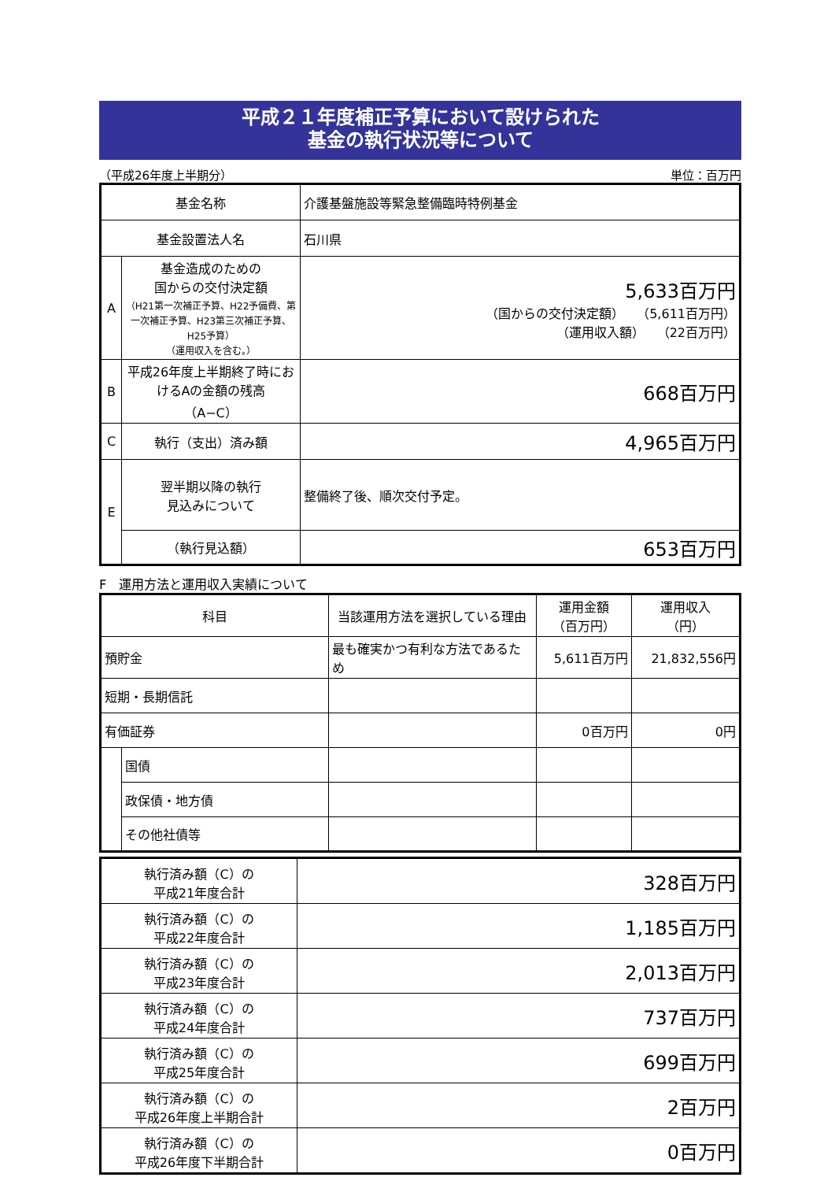平成２１年度補正予算において設けられた
基金の執行状況等について
（平成26年度上半期分） 単位：百万円
| 基金名称 | | 介護基盤施設等緊急整備臨時特例基金 |
| 基金設置法人名 | | 石川県 |
| A | 基金造成のための 国からの交付決定額 （H21第一次補正予算、H22予備費、第一次補正予算、H23第三次補正予算、H25予算） （運用収入を含む。） | 5,633百万円 （国からの交付決定額） （5,611百万円） （運用収入額） （22百万円） |
| B | 平成26年度上半期終了時におけるAの金額の残高 （A−C） | 668百万円 |
| C | 執行（支出）済み額 | 4,965百万円 |
| E | 翌半期以降の執行 見込みについて | 整備終了後、順次交付予定。 |
| | （執行見込額） | 653百万円 |
F　運用方法と運用収入実績について
| 科目 | | 当該運用方法を選択している理由 | 運用金額 （百万円） | 運用収入 （円） |
| --- | --- | --- | --- | --- |
| 預貯金 | | 最も確実かつ有利な方法であるため | 5,611百万円 | 21,832,556円 |
| 短期・長期信託 | | | | |
| 有価証券 | | | 0百万円 | 0円 |
| | 国債 | | | |
| | 政保債・地方債 | | | |
| | その他社債等 | | | |
| 執行済み額（C）の 平成21年度合計 | 328百万円 |
| 執行済み額（C）の 平成22年度合計 | 1,185百万円 |
| 執行済み額（C）の 平成23年度合計 | 2,013百万円 |
| 執行済み額（C）の 平成24年度合計 | 737百万円 |
| 執行済み額（C）の 平成25年度合計 | 699百万円 |
| 執行済み額（C）の 平成26年度上半期合計 | 2百万円 |
| 執行済み額（C）の 平成26年度下半期合計 | 0百万円 |